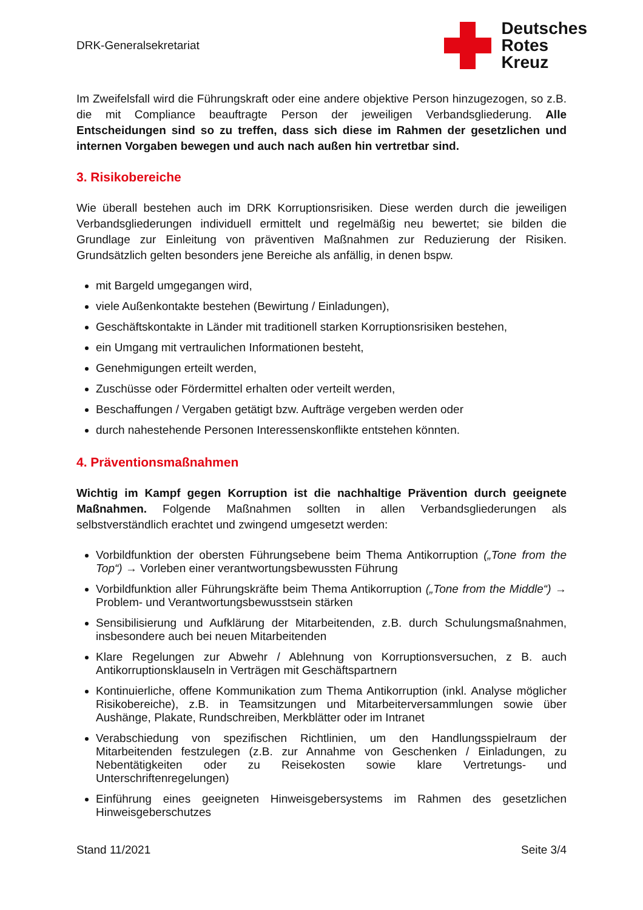DRK-Generalsekretariat
Deutsches
Rotes
Kreuz
Im Zweifelsfall wird die Führungskraft oder eine andere objektive Person hinzugezogen, so z.B. die mit Compliance beauftragte Person der jeweiligen Verbandsgliederung. Alle Entscheidungen sind so zu treffen, dass sich diese im Rahmen der gesetzlichen und internen Vorgaben bewegen und auch nach außen hin vertretbar sind.
3. Risikobereiche
Wie überall bestehen auch im DRK Korruptionsrisiken. Diese werden durch die jeweiligen Verbandsgliederungen individuell ermittelt und regelmäßig neu bewertet; sie bilden die Grundlage zur Einleitung von präventiven Maßnahmen zur Reduzierung der Risiken. Grundsätzlich gelten besonders jene Bereiche als anfällig, in denen bspw.
mit Bargeld umgegangen wird,
viele Außenkontakte bestehen (Bewirtung / Einladungen),
Geschäftskontakte in Länder mit traditionell starken Korruptionsrisiken bestehen,
ein Umgang mit vertraulichen Informationen besteht,
Genehmigungen erteilt werden,
Zuschüsse oder Fördermittel erhalten oder verteilt werden,
Beschaffungen / Vergaben getätigt bzw. Aufträge vergeben werden oder
durch nahestehende Personen Interessenskonflikte entstehen könnten.
4. Präventionsmaßnahmen
Wichtig im Kampf gegen Korruption ist die nachhaltige Prävention durch geeignete Maßnahmen. Folgende Maßnahmen sollten in allen Verbandsgliederungen als selbstverständlich erachtet und zwingend umgesetzt werden:
Vorbildfunktion der obersten Führungsebene beim Thema Antikorruption („Tone from the Top“) → Vorleben einer verantwortungsbewussten Führung
Vorbildfunktion aller Führungskräfte beim Thema Antikorruption („Tone from the Middle“) → Problem- und Verantwortungsbewusstsein stärken
Sensibilisierung und Aufklärung der Mitarbeitenden, z.B. durch Schulungsmaßnahmen, insbesondere auch bei neuen Mitarbeitenden
Klare Regelungen zur Abwehr / Ablehnung von Korruptionsversuchen, z B. auch Antikorruptionsklauseln in Verträgen mit Geschäftspartnern
Kontinuierliche, offene Kommunikation zum Thema Antikorruption (inkl. Analyse möglicher Risikobereiche), z.B. in Teamsitzungen und Mitarbeiterversammlungen sowie über Aushänge, Plakate, Rundschreiben, Merkblätter oder im Intranet
Verabschiedung von spezifischen Richtlinien, um den Handlungsspielraum der Mitarbeitenden festzulegen (z.B. zur Annahme von Geschenken / Einladungen, zu Nebentätigkeiten oder zu Reisekosten sowie klare Vertretungs- und Unterschriftenregelungen)
Einführung eines geeigneten Hinweisgebersystems im Rahmen des gesetzlichen Hinweisgeberschutzes
Stand 11/2021 Seite 3/4